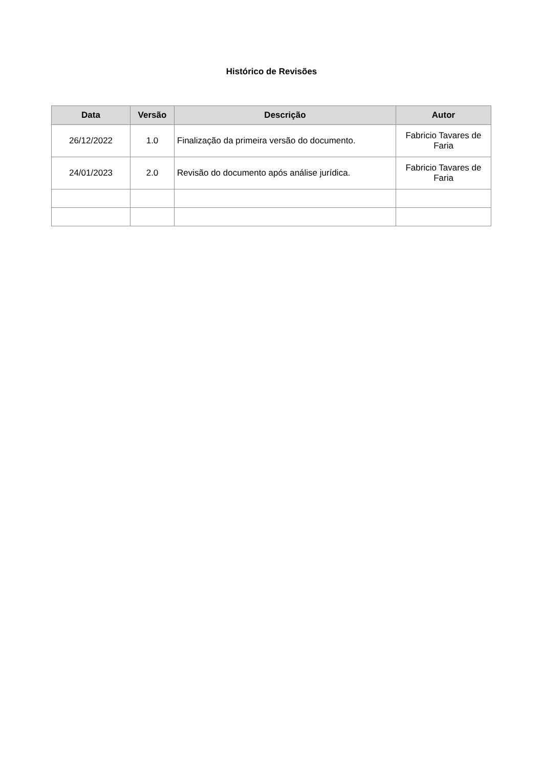Histórico de Revisões
| Data | Versão | Descrição | Autor |
| --- | --- | --- | --- |
| 26/12/2022 | 1.0 | Finalização da primeira versão do documento. | Fabricio Tavares de Faria |
| 24/01/2023 | 2.0 | Revisão do documento após análise jurídica. | Fabricio Tavares de Faria |